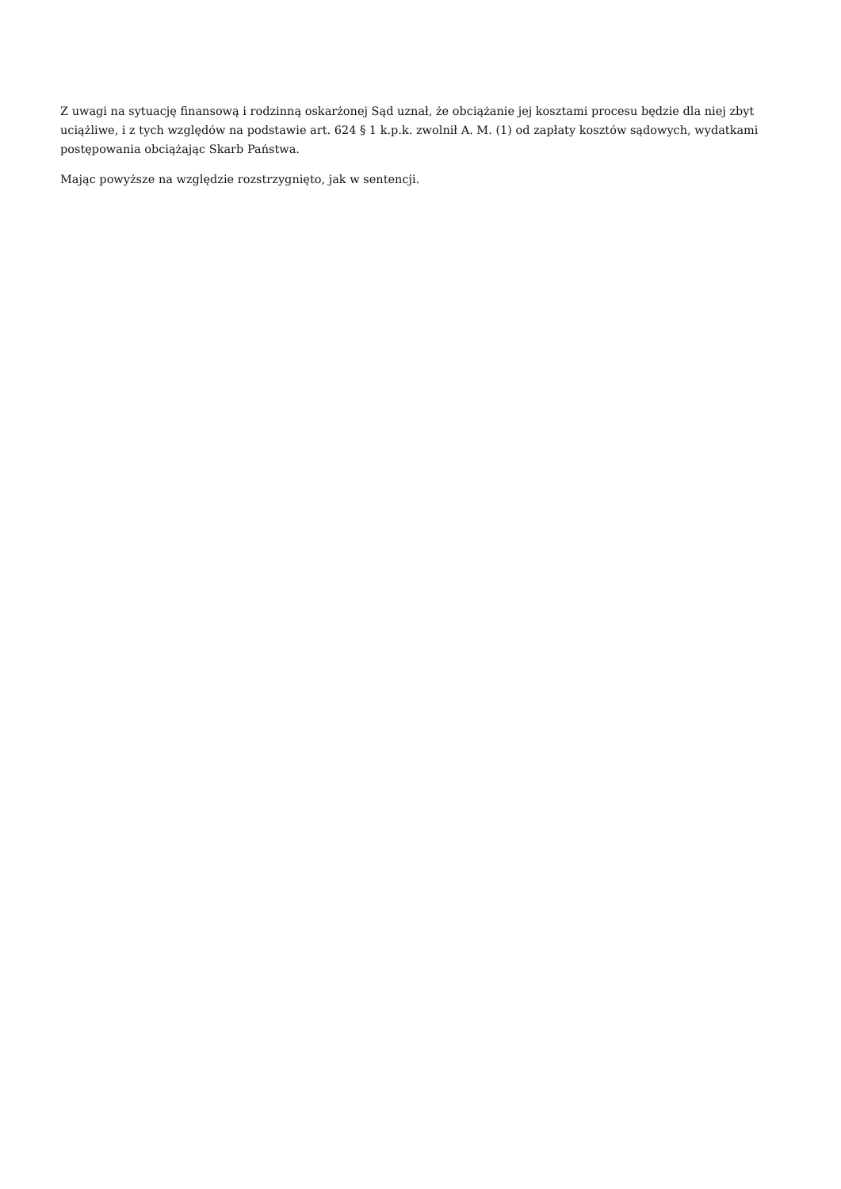Z uwagi na sytuację finansową i rodzinną oskarżonej Sąd uznał, że obciążanie jej kosztami procesu będzie dla niej zbyt uciążliwe, i z tych względów na podstawie art. 624 § 1 k.p.k. zwolnił A. M. (1) od zapłaty kosztów sądowych, wydatkami postępowania obciążając Skarb Państwa.
Mając powyższe na względzie rozstrzygnięto, jak w sentencji.